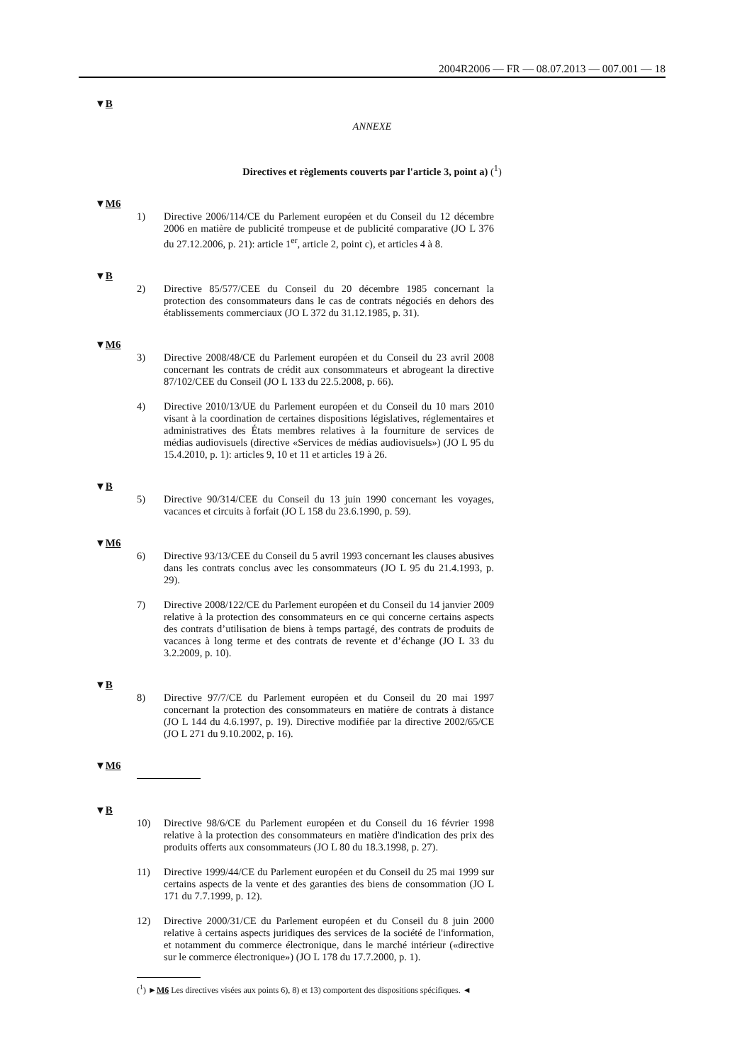2004R2006 — FR — 08.07.2013 — 007.001 — 18
▼B
ANNEXE
Directives et règlements couverts par l'article 3, point a) (<sup>1</sup>)
▼M6
1) Directive 2006/114/CE du Parlement européen et du Conseil du 12 décembre 2006 en matière de publicité trompeuse et de publicité comparative (JO L 376 du 27.12.2006, p. 21): article 1<sup>er</sup>, article 2, point c), et articles 4 à 8.
▼B
2) Directive 85/577/CEE du Conseil du 20 décembre 1985 concernant la protection des consommateurs dans le cas de contrats négociés en dehors des établissements commerciaux (JO L 372 du 31.12.1985, p. 31).
▼M6
3) Directive 2008/48/CE du Parlement européen et du Conseil du 23 avril 2008 concernant les contrats de crédit aux consommateurs et abrogeant la directive 87/102/CEE du Conseil (JO L 133 du 22.5.2008, p. 66).
4) Directive 2010/13/UE du Parlement européen et du Conseil du 10 mars 2010 visant à la coordination de certaines dispositions législatives, réglementaires et administratives des États membres relatives à la fourniture de services de médias audiovisuels (directive «Services de médias audiovisuels») (JO L 95 du 15.4.2010, p. 1): articles 9, 10 et 11 et articles 19 à 26.
▼B
5) Directive 90/314/CEE du Conseil du 13 juin 1990 concernant les voyages, vacances et circuits à forfait (JO L 158 du 23.6.1990, p. 59).
▼M6
6) Directive 93/13/CEE du Conseil du 5 avril 1993 concernant les clauses abusives dans les contrats conclus avec les consommateurs (JO L 95 du 21.4.1993, p. 29).
7) Directive 2008/122/CE du Parlement européen et du Conseil du 14 janvier 2009 relative à la protection des consommateurs en ce qui concerne certains aspects des contrats d’utilisation de biens à temps partagé, des contrats de produits de vacances à long terme et des contrats de revente et d’échange (JO L 33 du 3.2.2009, p. 10).
▼B
8) Directive 97/7/CE du Parlement européen et du Conseil du 20 mai 1997 concernant la protection des consommateurs en matière de contrats à distance (JO L 144 du 4.6.1997, p. 19). Directive modifiée par la directive 2002/65/CE (JO L 271 du 9.10.2002, p. 16).
▼M6
▼B
10) Directive 98/6/CE du Parlement européen et du Conseil du 16 février 1998 relative à la protection des consommateurs en matière d'indication des prix des produits offerts aux consommateurs (JO L 80 du 18.3.1998, p. 27).
11) Directive 1999/44/CE du Parlement européen et du Conseil du 25 mai 1999 sur certains aspects de la vente et des garanties des biens de consommation (JO L 171 du 7.7.1999, p. 12).
12) Directive 2000/31/CE du Parlement européen et du Conseil du 8 juin 2000 relative à certains aspects juridiques des services de la société de l'information, et notamment du commerce électronique, dans le marché intérieur («directive sur le commerce électronique») (JO L 178 du 17.7.2000, p. 1).
(<sup>1</sup>) ►M6 Les directives visées aux points 6), 8) et 13) comportent des dispositions spécifiques. ◄